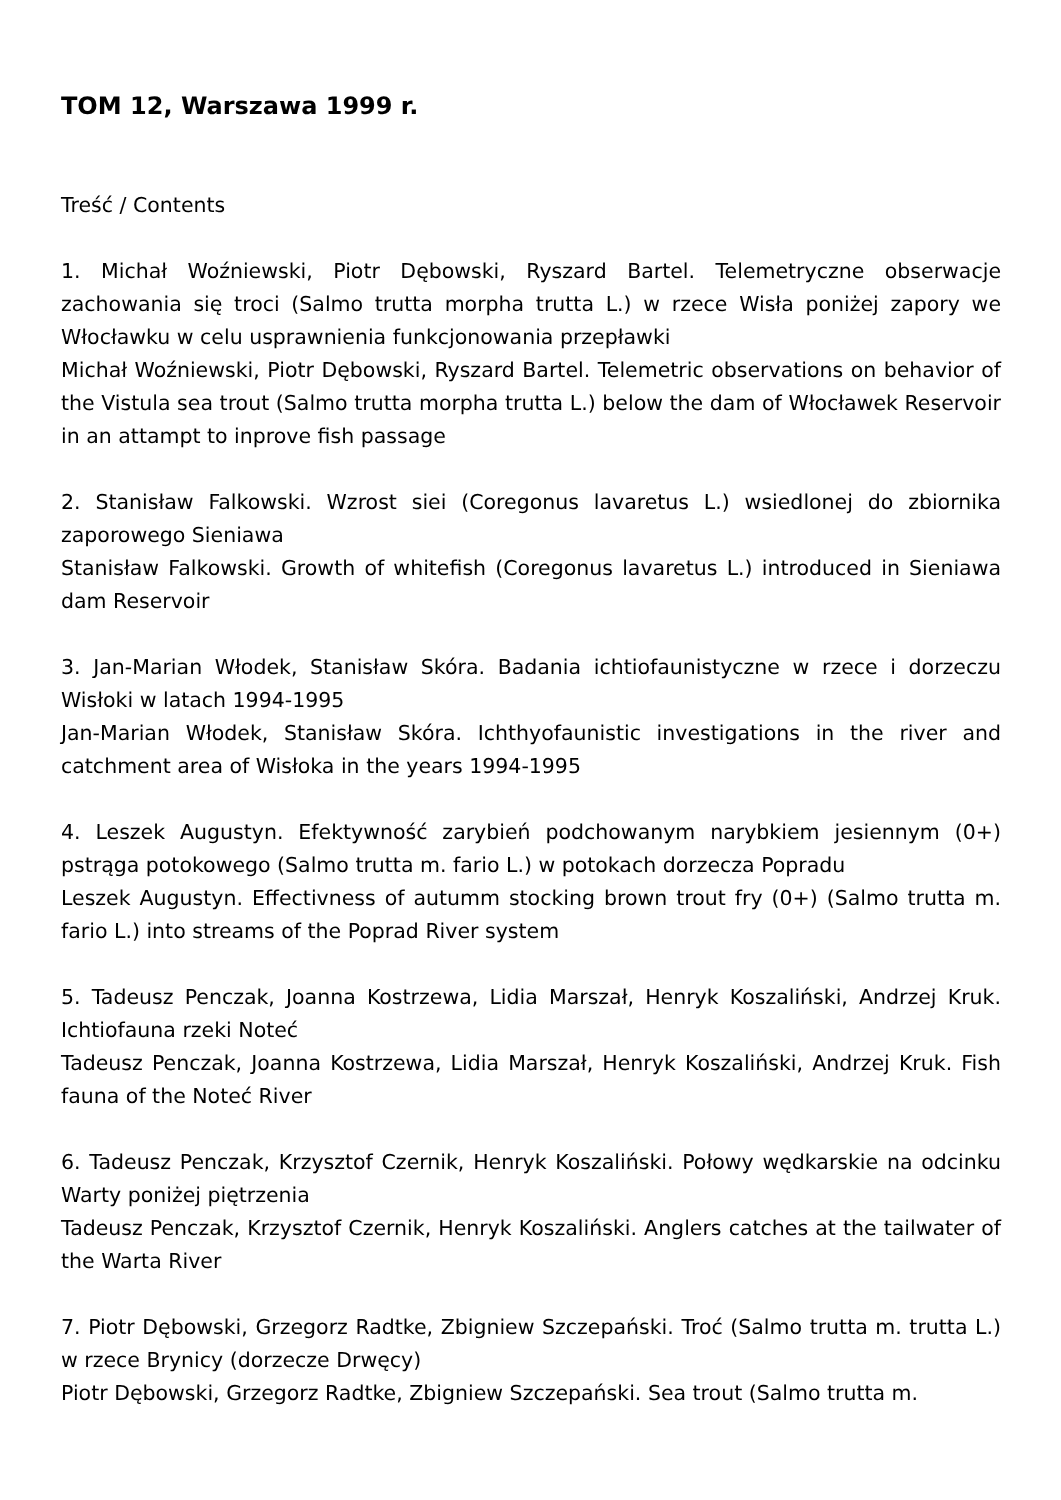TOM 12, Warszawa 1999 r.
Treść / Contents
1. Michał Woźniewski, Piotr Dębowski, Ryszard Bartel. Telemetryczne obserwacje zachowania się troci (Salmo trutta morpha trutta L.) w rzece Wisła poniżej zapory we Włocławku w celu usprawnienia funkcjonowania przepławki
Michał Woźniewski, Piotr Dębowski, Ryszard Bartel. Telemetric observations on behavior of the Vistula sea trout (Salmo trutta morpha trutta L.) below the dam of Włocławek Reservoir in an attampt to inprove fish passage
2. Stanisław Falkowski. Wzrost siei (Coregonus lavaretus L.) wsiedlonej do zbiornika zaporowego Sieniawa
Stanisław Falkowski. Growth of whitefish (Coregonus lavaretus L.) introduced in Sieniawa dam Reservoir
3. Jan-Marian Włodek, Stanisław Skóra. Badania ichtiofaunistyczne w rzece i dorzeczu Wisłoki w latach 1994-1995
Jan-Marian Włodek, Stanisław Skóra. Ichthyofaunistic investigations in the river and catchment area of Wisłoka in the years 1994-1995
4. Leszek Augustyn. Efektywność zarybień podchowanym narybkiem jesiennym (0+) pstrąga potokowego (Salmo trutta m. fario L.) w potokach dorzecza Popradu
Leszek Augustyn. Effectivness of autumm stocking brown trout fry (0+) (Salmo trutta m. fario L.) into streams of the Poprad River system
5. Tadeusz Penczak, Joanna Kostrzewa, Lidia Marszał, Henryk Koszaliński, Andrzej Kruk. Ichtiofauna rzeki Noteć
Tadeusz Penczak, Joanna Kostrzewa, Lidia Marszał, Henryk Koszaliński, Andrzej Kruk. Fish fauna of the Noteć River
6. Tadeusz Penczak, Krzysztof Czernik, Henryk Koszaliński. Połowy wędkarskie na odcinku Warty poniżej piętrzenia
Tadeusz Penczak, Krzysztof Czernik, Henryk Koszaliński. Anglers catches at the tailwater of the Warta River
7. Piotr Dębowski, Grzegorz Radtke, Zbigniew Szczepański. Troć (Salmo trutta m. trutta L.) w rzece Brynicy (dorzecze Drwęcy)
Piotr Dębowski, Grzegorz Radtke, Zbigniew Szczepański. Sea trout (Salmo trutta m.